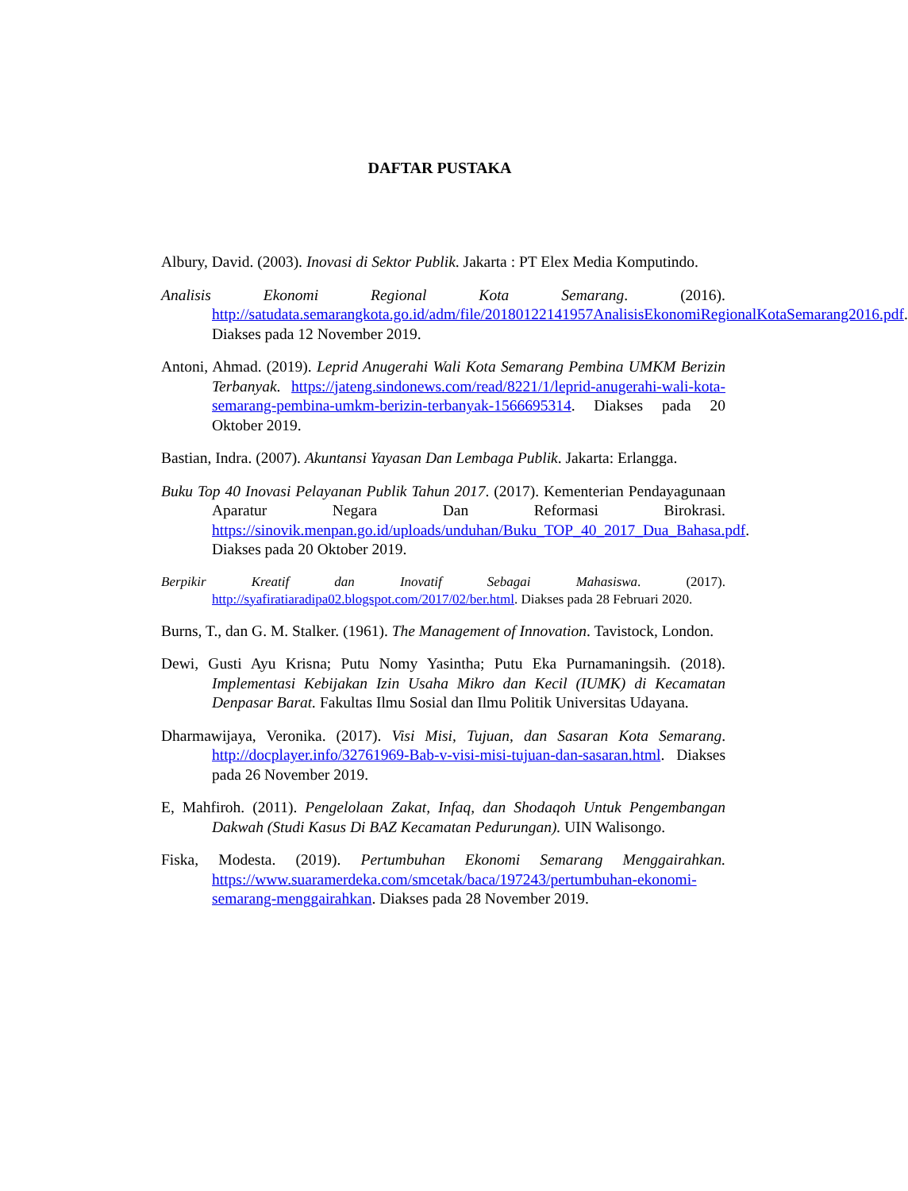DAFTAR PUSTAKA
Albury, David. (2003). Inovasi di Sektor Publik. Jakarta : PT Elex Media Komputindo.
Analisis Ekonomi Regional Kota Semarang. (2016). http://satudata.semarangkota.go.id/adm/file/20180122141957AnalisisEkonomiRegionalKotaSemarang2016.pdf. Diakses pada 12 November 2019.
Antoni, Ahmad. (2019). Leprid Anugerahi Wali Kota Semarang Pembina UMKM Berizin Terbanyak. https://jateng.sindonews.com/read/8221/1/leprid-anugerahi-wali-kota-semarang-pembina-umkm-berizin-terbanyak-1566695314. Diakses pada 20 Oktober 2019.
Bastian, Indra. (2007). Akuntansi Yayasan Dan Lembaga Publik. Jakarta: Erlangga.
Buku Top 40 Inovasi Pelayanan Publik Tahun 2017. (2017). Kementerian Pendayagunaan Aparatur Negara Dan Reformasi Birokrasi. https://sinovik.menpan.go.id/uploads/unduhan/Buku_TOP_40_2017_Dua_Bahasa.pdf. Diakses pada 20 Oktober 2019.
Berpikir Kreatif dan Inovatif Sebagai Mahasiswa. (2017). http://syafiratiaradipa02.blogspot.com/2017/02/ber.html. Diakses pada 28 Februari 2020.
Burns, T., dan G. M. Stalker. (1961). The Management of Innovation. Tavistock, London.
Dewi, Gusti Ayu Krisna; Putu Nomy Yasintha; Putu Eka Purnamaningsih. (2018). Implementasi Kebijakan Izin Usaha Mikro dan Kecil (IUMK) di Kecamatan Denpasar Barat. Fakultas Ilmu Sosial dan Ilmu Politik Universitas Udayana.
Dharmawijaya, Veronika. (2017). Visi Misi, Tujuan, dan Sasaran Kota Semarang. http://docplayer.info/32761969-Bab-v-visi-misi-tujuan-dan-sasaran.html. Diakses pada 26 November 2019.
E, Mahfiroh. (2011). Pengelolaan Zakat, Infaq, dan Shodaqoh Untuk Pengembangan Dakwah (Studi Kasus Di BAZ Kecamatan Pedurungan). UIN Walisongo.
Fiska, Modesta. (2019). Pertumbuhan Ekonomi Semarang Menggairahkan. https://www.suaramerdeka.com/smcetak/baca/197243/pertumbuhan-ekonomi-semarang-menggairahkan. Diakses pada 28 November 2019.